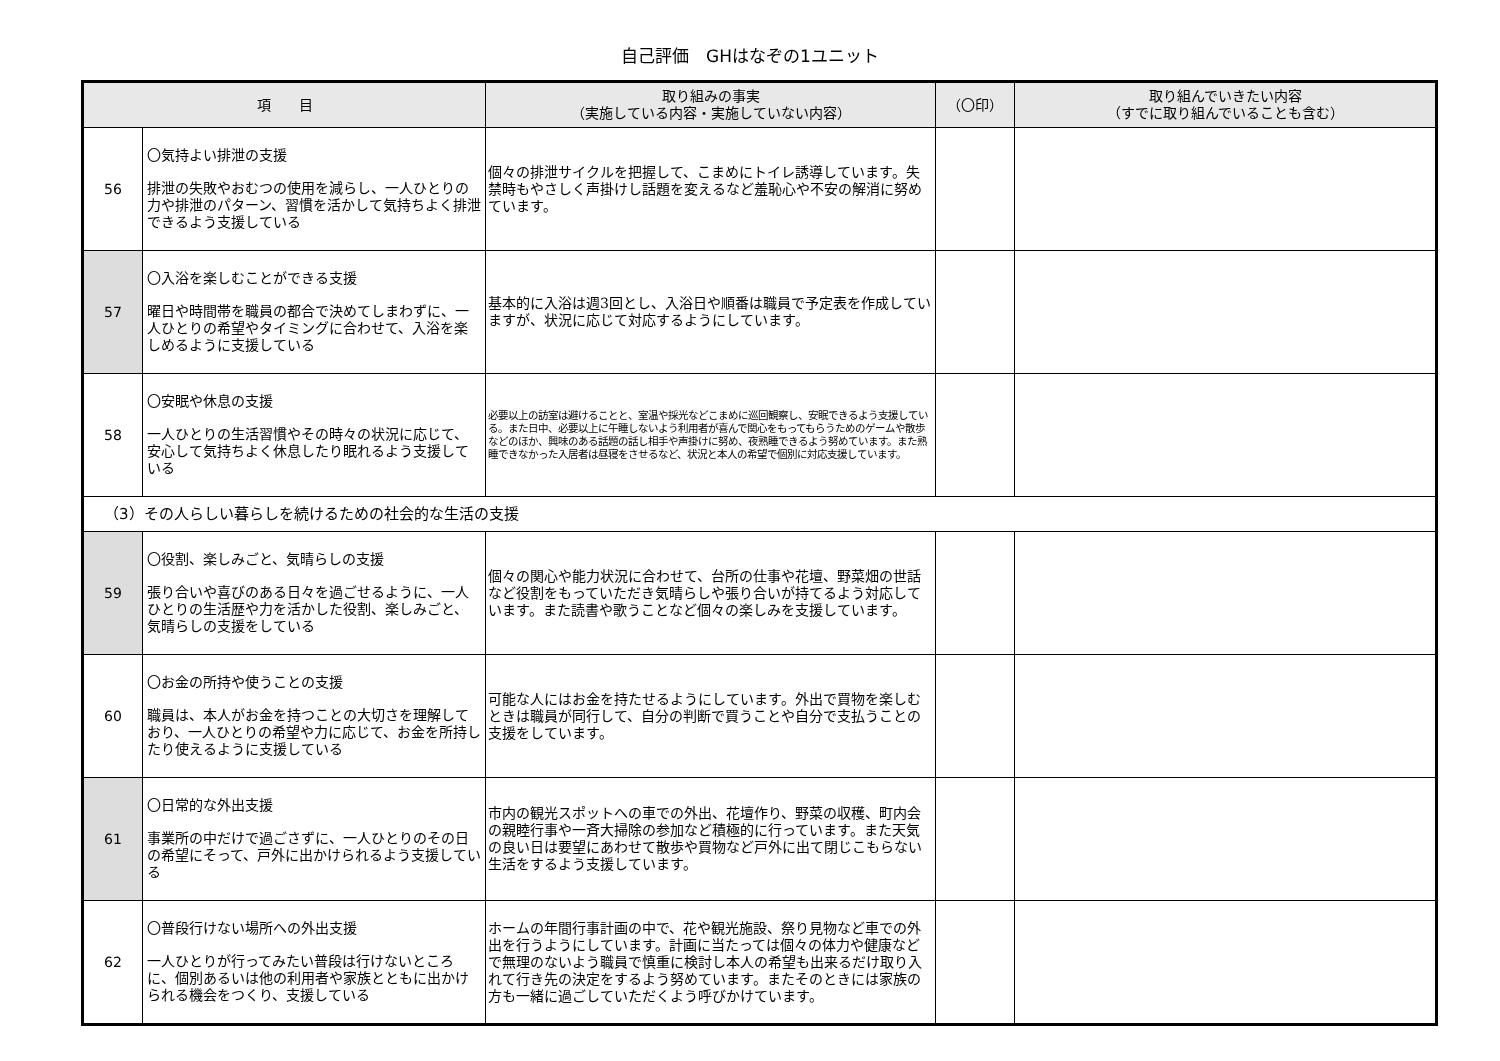自己評価　GHはなぞの1ユニット
| 項 目 | | 取り組みの事実 （実施している内容・実施していない内容） | （〇印） | 取り組んでいきたい内容 （すでに取り組んでいることも含む） |
| --- | --- | --- | --- | --- |
| 56 | 〇気持よい排泄の支援 排泄の失敗やおむつの使用を減らし、一人ひとりの力や排泄のパターン、習慣を活かして気持ちよく排泄できるよう支援している | 個々の排泄サイクルを把握して、こまめにトイレ誘導しています。失禁時もやさしく声掛けし話題を変えるなど羞恥心や不安の解消に努めています。 | | |
| 57 | 〇入浴を楽しむことができる支援 曜日や時間帯を職員の都合で決めてしまわずに、一人ひとりの希望やタイミングに合わせて、入浴を楽しめるように支援している | 基本的に入浴は週3回とし、入浴日や順番は職員で予定表を作成していますが、状況に応じて対応するようにしています。 | | |
| 58 | 〇安眠や休息の支援 一人ひとりの生活習慣やその時々の状況に応じて、安心して気持ちよく休息したり眠れるよう支援している | 必要以上の訪室は避けることと、室温や採光などこまめに巡回観察し、安眠できるよう支援している。また日中、必要以上に午睡しないよう利用者が喜んで関心をもってもらうためのゲームや散歩などのほか、興味のある話題の話し相手や声掛けに努め、夜熟睡できるよう努めています。また熟睡できなかった入居者は昼寝をさせるなど、状況と本人の希望で個別に対応支援しています。 | | |
| （3）その人らしい暮らしを続けるための社会的な生活の支援 | | | | |
| 59 | 〇役割、楽しみごと、気晴らしの支援 張り合いや喜びのある日々を過ごせるように、一人ひとりの生活歴や力を活かした役割、楽しみごと、気晴らしの支援をしている | 個々の関心や能力状況に合わせて、台所の仕事や花壇、野菜畑の世話など役割をもっていただき気晴らしや張り合いが持てるよう対応しています。また読書や歌うことなど個々の楽しみを支援しています。 | | |
| 60 | 〇お金の所持や使うことの支援 職員は、本人がお金を持つことの大切さを理解しており、一人ひとりの希望や力に応じて、お金を所持したり使えるように支援している | 可能な人にはお金を持たせるようにしています。外出で買物を楽しむときは職員が同行して、自分の判断で買うことや自分で支払うことの支援をしています。 | | |
| 61 | 〇日常的な外出支援 事業所の中だけで過ごさずに、一人ひとりのその日の希望にそって、戸外に出かけられるよう支援している | 市内の観光スポットへの車での外出、花壇作り、野菜の収穫、町内会の親睦行事や一斉大掃除の参加など積極的に行っています。また天気の良い日は要望にあわせて散歩や買物など戸外に出て閉じこもらない生活をするよう支援しています。 | | |
| 62 | 〇普段行けない場所への外出支援 一人ひとりが行ってみたい普段は行けないところに、個別あるいは他の利用者や家族とともに出かけられる機会をつくり、支援している | ホームの年間行事計画の中で、花や観光施設、祭り見物など車での外出を行うようにしています。計画に当たっては個々の体力や健康などで無理のないよう職員で慎重に検討し本人の希望も出来るだけ取り入れて行き先の決定をするよう努めています。またそのときには家族の方も一緒に過ごしていただくよう呼びかけています。 | | |